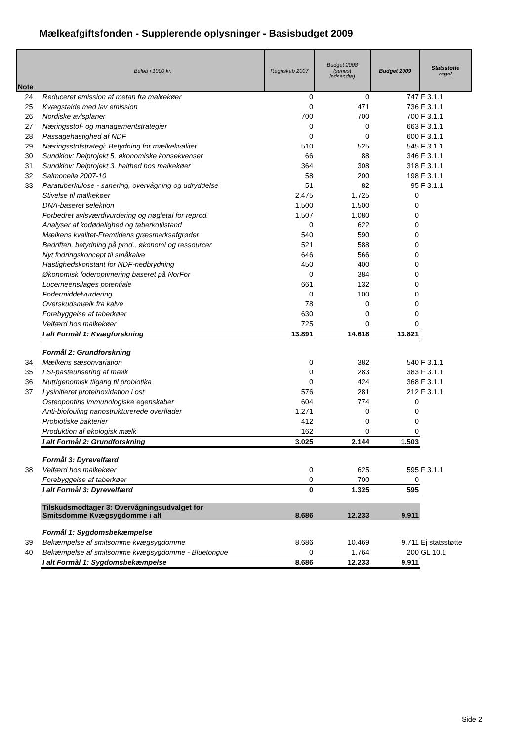Mælkeafgiftsfonden - Supplerende oplysninger - Basisbudget 2009
| Note | Beløb i 1000 kr. | Regnskab 2007 | Budget 2008 (senest indsendte) | Budget 2009 | Statsstøtte regel |
| --- | --- | --- | --- | --- | --- |
| 24 | Reduceret emission af metan fra malkekøer | 0 | 0 | 747 | F 3.1.1 |
| 25 | Kvægstalde med lav emission | 0 | 471 | 736 | F 3.1.1 |
| 26 | Nordiske avlsplaner | 700 | 700 | 700 | F 3.1.1 |
| 27 | Næringsstof- og managementstrategier | 0 | 0 | 663 | F 3.1.1 |
| 28 | Passagehastighed af NDF | 0 | 0 | 600 | F 3.1.1 |
| 29 | Næringsstofstrategi: Betydning for mælkekvalitet | 510 | 525 | 545 | F 3.1.1 |
| 30 | Sundklov: Delprojekt 5, økonomiske konsekvenser | 66 | 88 | 346 | F 3.1.1 |
| 31 | Sundklov: Delprojekt 3, halthed hos malkekøer | 364 | 308 | 318 | F 3.1.1 |
| 32 | Salmonella 2007-10 | 58 | 200 | 198 | F 3.1.1 |
| 33 | Paratuberkulose - sanering, overvågning og udryddelse | 51 | 82 | 95 | F 3.1.1 |
| | Stivelse til malkekøer | 2.475 | 1.725 | 0 | |
| | DNA-baseret selektion | 1.500 | 1.500 | 0 | |
| | Forbedret avlsværdivurdering og nøgletal for reprod. | 1.507 | 1.080 | 0 | |
| | Analyser af kodødelighed og taberkotilstand | 0 | 622 | 0 | |
| | Mælkens kvalitet-Fremtidens græsmarksafgrøder | 540 | 590 | 0 | |
| | Bedriften, betydning på prod., økonomi og ressourcer | 521 | 588 | 0 | |
| | Nyt fodringskoncept til småkalve | 646 | 566 | 0 | |
| | Hastighedskonstant for NDF-nedbrydning | 450 | 400 | 0 | |
| | Økonomisk foderoptimering baseret på NorFor | 0 | 384 | 0 | |
| | Lucerneensilages potentiale | 661 | 132 | 0 | |
| | Fodermiddelvurdering | 0 | 100 | 0 | |
| | Overskudsmælk fra kalve | 78 | 0 | 0 | |
| | Forebyggelse af taberkøer | 630 | 0 | 0 | |
| | Velfærd hos malkekøer | 725 | 0 | 0 | |
| | I alt Formål 1: Kvægforskning | 13.891 | 14.618 | 13.821 | |
| | Formål 2: Grundforskning | | | | |
| 34 | Mælkens sæsonvariation | 0 | 382 | 540 | F 3.1.1 |
| 35 | LSI-pasteurisering af mælk | 0 | 283 | 383 | F 3.1.1 |
| 36 | Nutrigenomisk tilgang til probiotika | 0 | 424 | 368 | F 3.1.1 |
| 37 | Lysinitieret proteinoxidation i ost | 576 | 281 | 212 | F 3.1.1 |
| | Osteopontins immunologiske egenskaber | 604 | 774 | 0 | |
| | Anti-biofouling nanostrukturerede overflader | 1.271 | 0 | 0 | |
| | Probiotiske bakterier | 412 | 0 | 0 | |
| | Produktion af økologisk mælk | 162 | 0 | 0 | |
| | I alt Formål 2: Grundforskning | 3.025 | 2.144 | 1.503 | |
| | Formål 3: Dyrevelfærd | | | | |
| 38 | Velfærd hos malkekøer | 0 | 625 | 595 | F 3.1.1 |
| | Forebyggelse af taberkøer | 0 | 700 | 0 | |
| | I alt Formål 3: Dyrevelfærd | 0 | 1.325 | 595 | |
| | Tilskudsmodtager 3: Overvågningsudvalget for Smitsdomme Kvægsygdomme i alt | 8.686 | 12.233 | 9.911 | |
| | Formål 1: Sygdomsbekæmpelse | | | | |
| 39 | Bekæmpelse af smitsomme kvægsygdomme | 8.686 | 10.469 | 9.711 | Ej statsstøtte |
| 40 | Bekæmpelse af smitsomme kvægsygdomme - Bluetongue | 0 | 1.764 | 200 | GL 10.1 |
| | I alt Formål 1: Sygdomsbekæmpelse | 8.686 | 12.233 | 9.911 | |
Side 2